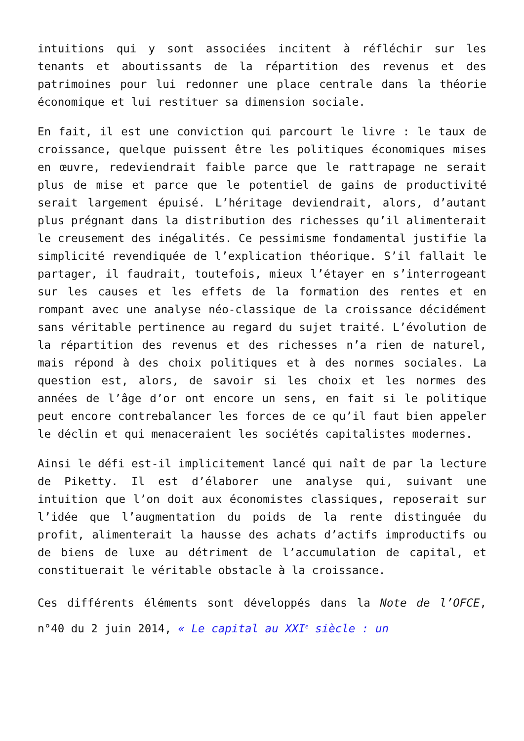intuitions qui y sont associées incitent à réfléchir sur les tenants et aboutissants de la répartition des revenus et des patrimoines pour lui redonner une place centrale dans la théorie économique et lui restituer sa dimension sociale.
En fait, il est une conviction qui parcourt le livre : le taux de croissance, quelque puissent être les politiques économiques mises en œuvre, redeviendrait faible parce que le rattrapage ne serait plus de mise et parce que le potentiel de gains de productivité serait largement épuisé. L’héritage deviendrait, alors, d’autant plus prégnant dans la distribution des richesses qu’il alimenterait le creusement des inégalités. Ce pessimisme fondamental justifie la simplicité revendiquée de l’explication théorique. S’il fallait le partager, il faudrait, toutefois, mieux l’étayer en s’interrogeant sur les causes et les effets de la formation des rentes et en rompant avec une analyse néo-classique de la croissance décidément sans véritable pertinence au regard du sujet traité. L’évolution de la répartition des revenus et des richesses n’a rien de naturel, mais répond à des choix politiques et à des normes sociales. La question est, alors, de savoir si les choix et les normes des années de l’âge d’or ont encore un sens, en fait si le politique peut encore contrebalancer les forces de ce qu’il faut bien appeler le déclin et qui menaceraient les sociétés capitalistes modernes.
Ainsi le défi est-il implicitement lancé qui naît de par la lecture de Piketty. Il est d’élaborer une analyse qui, suivant une intuition que l’on doit aux économistes classiques, reposerait sur l’idée que l’augmentation du poids de la rente distinguée du profit, alimenterait la hausse des achats d’actifs improductifs ou de biens de luxe au détriment de l’accumulation de capital, et constituerait le véritable obstacle à la croissance.
Ces différents éléments sont développés dans la Note de l’OFCE, n°40 du 2 juin 2014, « Le capital au XXI<sup>e</sup> siècle : un